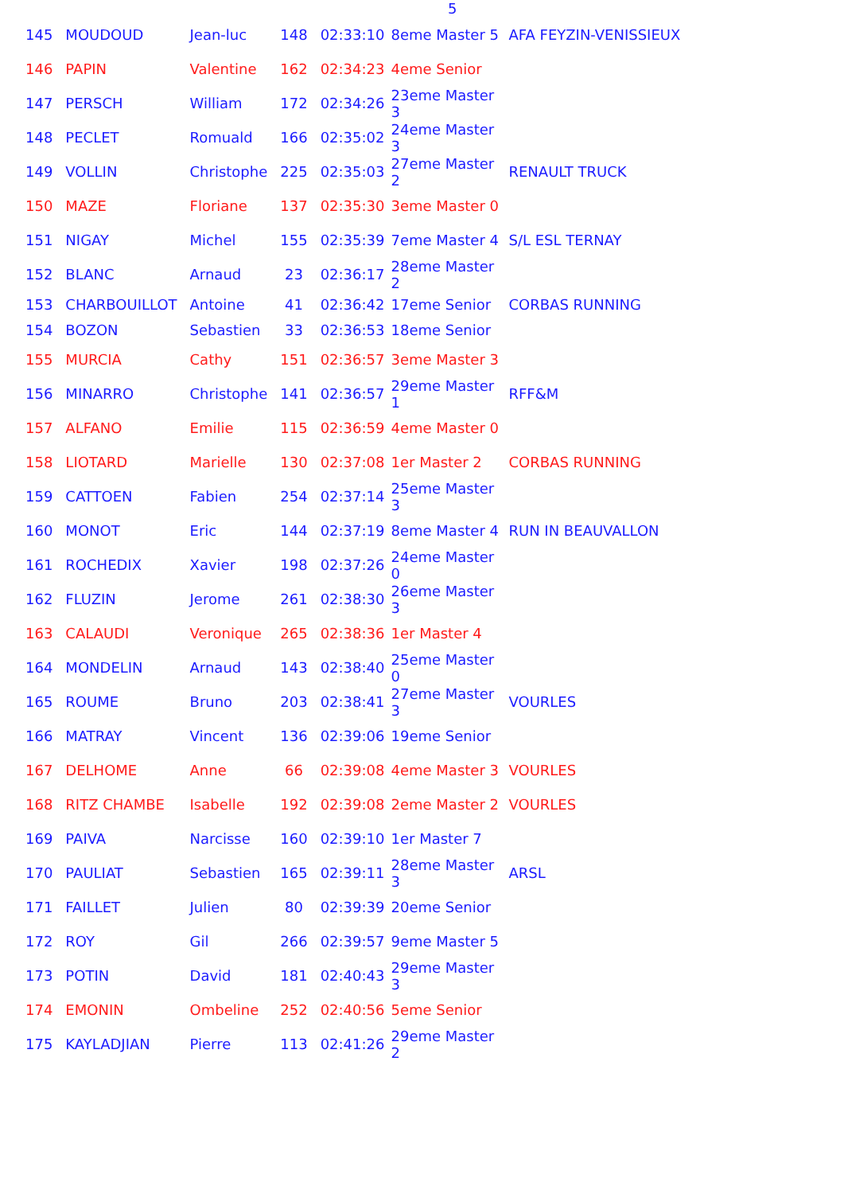5
| 145 | MOUDOUD | Jean-luc | 148 | 02:33:10 | 8eme Master 5 | AFA FEYZIN-VENISSIEUX |
| 146 | PAPIN | Valentine | 162 | 02:34:23 | 4eme Senior | |
| 147 | PERSCH | William | 172 | 02:34:26 | 23eme Master 3 | |
| 148 | PECLET | Romuald | 166 | 02:35:02 | 24eme Master 3 | |
| 149 | VOLLIN | Christophe | 225 | 02:35:03 | 27eme Master 2 | RENAULT TRUCK |
| 150 | MAZE | Floriane | 137 | 02:35:30 | 3eme Master 0 | |
| 151 | NIGAY | Michel | 155 | 02:35:39 | 7eme Master 4 | S/L ESL TERNAY |
| 152 | BLANC | Arnaud | 23 | 02:36:17 | 28eme Master 2 | |
| 153 | CHARBOUILLOT | Antoine | 41 | 02:36:42 | 17eme Senior | CORBAS RUNNING |
| 154 | BOZON | Sebastien | 33 | 02:36:53 | 18eme Senior | |
| 155 | MURCIA | Cathy | 151 | 02:36:57 | 3eme Master 3 | |
| 156 | MINARRO | Christophe | 141 | 02:36:57 | 29eme Master 1 | RFF&M |
| 157 | ALFANO | Emilie | 115 | 02:36:59 | 4eme Master 0 | |
| 158 | LIOTARD | Marielle | 130 | 02:37:08 | 1er Master 2 | CORBAS RUNNING |
| 159 | CATTOEN | Fabien | 254 | 02:37:14 | 25eme Master 3 | |
| 160 | MONOT | Eric | 144 | 02:37:19 | 8eme Master 4 | RUN IN BEAUVALLON |
| 161 | ROCHEDIX | Xavier | 198 | 02:37:26 | 24eme Master 0 | |
| 162 | FLUZIN | Jerome | 261 | 02:38:30 | 26eme Master 3 | |
| 163 | CALAUDI | Veronique | 265 | 02:38:36 | 1er Master 4 | |
| 164 | MONDELIN | Arnaud | 143 | 02:38:40 | 25eme Master 0 | |
| 165 | ROUME | Bruno | 203 | 02:38:41 | 27eme Master 3 | VOURLES |
| 166 | MATRAY | Vincent | 136 | 02:39:06 | 19eme Senior | |
| 167 | DELHOME | Anne | 66 | 02:39:08 | 4eme Master 3 | VOURLES |
| 168 | RITZ CHAMBE | Isabelle | 192 | 02:39:08 | 2eme Master 2 | VOURLES |
| 169 | PAIVA | Narcisse | 160 | 02:39:10 | 1er Master 7 | |
| 170 | PAULIAT | Sebastien | 165 | 02:39:11 | 28eme Master 3 | ARSL |
| 171 | FAILLET | Julien | 80 | 02:39:39 | 20eme Senior | |
| 172 | ROY | Gil | 266 | 02:39:57 | 9eme Master 5 | |
| 173 | POTIN | David | 181 | 02:40:43 | 29eme Master 3 | |
| 174 | EMONIN | Ombeline | 252 | 02:40:56 | 5eme Senior | |
| 175 | KAYLADJIAN | Pierre | 113 | 02:41:26 | 29eme Master 2 | |